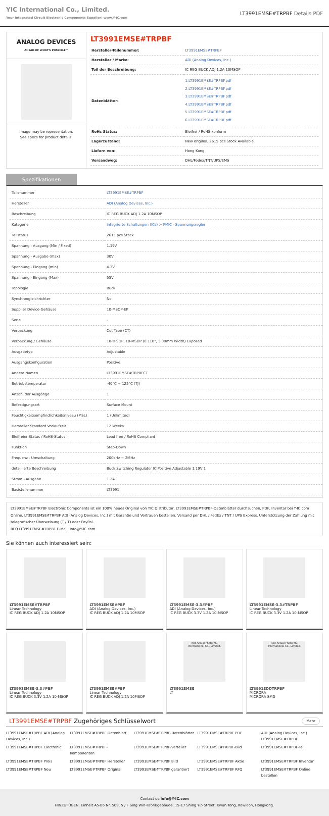YIC International Co., Limited.
Your Integrated Circuit Electronic Components Supplier! www.Y-IC.com
LT3991EMSE#TRPBF Details PDF
ANALOG DEVICES
AHEAD OF WHAT'S POSSIBLE™
Image may be representation.
See specs for product details.
LT3991EMSE#TRPBF
| Hersteller-Teilenummer: | LT3991EMSE#TRPBF |
| Hersteller / Marke: | ADI (Analog Devices, Inc.) |
| Teil der Beschreibung: | IC REG BUCK ADJ 1.2A 10MSOP |
| Datenblätter: | 1.LT3991EMSE#TRPBF.pdf 2.LT3991EMSE#TRPBF.pdf 3.LT3991EMSE#TRPBF.pdf 4.LT3991EMSE#TRPBF.pdf 5.LT3991EMSE#TRPBF.pdf 6.LT3991EMSE#TRPBF.pdf |
| RoHs Status: | Bleifrei / RoHS-konform |
| Lagerzustand: | New original, 2615 pcs Stock Available. |
| Liefern von: | Hong Kong |
| Versandweg: | DHL/Fedex/TNT/UPS/EMS |
Spezifikationen
| Teilenummer | LT3991EMSE#TRPBF |
| Hersteller | ADI (Analog Devices, Inc.) |
| Beschreibung | IC REG BUCK ADJ 1.2A 10MSOP |
| Kategorie | Integrierte Schaltungen (ICs) > PMIC - Spannungsregler |
| Teilstatus | 2615 pcs Stock |
| Spannung - Ausgang (Min / Fixed) | 1.19V |
| Spannung - Ausgabe (max) | 30V |
| Spannung - Eingang (min) | 4.3V |
| Spannung - Eingang (Max) | 55V |
| Topologie | Buck |
| Synchrongleichrichter | No |
| Supplier Device-Gehäuse | 10-MSOP-EP |
| Serie | - |
| Verpackung | Cut Tape (CT) |
| Verpackung / Gehäuse | 10-TFSOP, 10-MSOP (0.118", 3.00mm Width) Exposed |
| Ausgabetyp | Adjustable |
| Ausgangskonfiguration | Positive |
| Andere Namen | LT3991EMSE#TRPBFCT |
| Betriebstemperatur | -40°C ~ 125°C (TJ) |
| Anzahl der Ausgänge | 1 |
| Befestigungsart | Surface Mount |
| Feuchtigkeitsempfindlichkeitsniveau (MSL) | 1 (Unlimited) |
| Hersteller Standard Vorlaufzeit | 12 Weeks |
| Bleifreier Status / RoHS-Status | Lead free / RoHS Compliant |
| Funktion | Step-Down |
| Frequenz - Umschaltung | 200kHz ~ 2MHz |
| detaillierte Beschreibung | Buck Switching Regulator IC Positive Adjustable 1.19V 1 |
| Strom - Ausgabe | 1.2A |
| Basisteilenummer | LT3991 |
LT3991EMSE#TRPBF Electronic Components ist ein 100% neues Original von YIC Distributor, LT3991EMSE#TRPBF-Datenblätter durchsuchen, PDF, Inventar bei Y-IC.com Online, LT3991EMSE#TRPBF ADI (Analog Devices, Inc.) mit Garantie und Vertrauen bestellen. Versand per DHL / FedEx / TNT / UPS Express. Unterstützung der Zahlung mit telegrafischer Überweisung (T / T) oder PayPal.
RFQ LT3991EMSE#TRPBF E-Mail: Info@Y-IC.com
Sie können auch interessiert sein:
LT3991EMSE#TRPBF
Linear Technology
IC REG BUCK ADJ 1.2A 10MSOP
LT3991EMSE#PBF
ADI (Analog Devices, Inc.)
IC REG BUCK ADJ 1.2A 10MSOP
LT3991EMSE-3.3#PBF
ADI (Analog Devices, Inc.)
IC REG BUCK 3.3V 1.2A 10-MSOP
LT3991EMSE-3.3#TRPBF
Linear Technology
IC REG BUCK 3.3V 1.2A 10-MSOP
LT3991EMSE-3.3#PBF
Linear Technology
IC REG BUCK 3.3V 1.2A 10-MSOP
LT3991EMSE#PBF
Linear Technology
IC REG BUCK ADJ 1.2A 10MSOP
Not Actual Photo YIC International Co., Limited.
LT3991EMSE
LT
Not Actual Photo YIC International Co., Limited.
LT3991EDDTRPBF
MICRORA
MICRORA SMD
LT3991EMSE#TRPBF Zugehöriges Schlüsselwort Mehr
LT3991EMSE#TRPBF ADI (Analog Devices, Inc.) LT3991EMSE#TRPBF Datenblatt LT3991EMSE#TRPBF-Datenblätter LT3991EMSE#TRPBF PDF ADI (Analog Devices, Inc.) LT3991EMSE#TRPBF LT3991EMSE#TRPBF Electronic LT3991EMSE#TRPBF-Komponenten LT3991EMSE#TRPBF-Verteiler LT3991EMSE#TRPBF-Bild LT3991EMSE#TRPBF-Teil LT3991EMSE#TRPBF Preis LT3991EMSE#TRPBF Hersteller LT3991EMSE#TRPBF Bild LT3991EMSE#TRPBF Aktie LT3991EMSE#TRPBF Inventar LT3991EMSE#TRPBF Neu LT3991EMSE#TRPBF Original LT3991EMSE#TRPBF garantiert LT3991EMSE#TRPBF RFQ LT3991EMSE#TRPBF Online bestellen
Contact us:Info@Y-IC.com
HINZUFÜGEN: Einheit A5-B5 Nr. 509, 5 / F Sing Win-Fabrikgebäude, 15-17 Shing Yip Street, Kwun Tong, Kowloon, Hongkong.